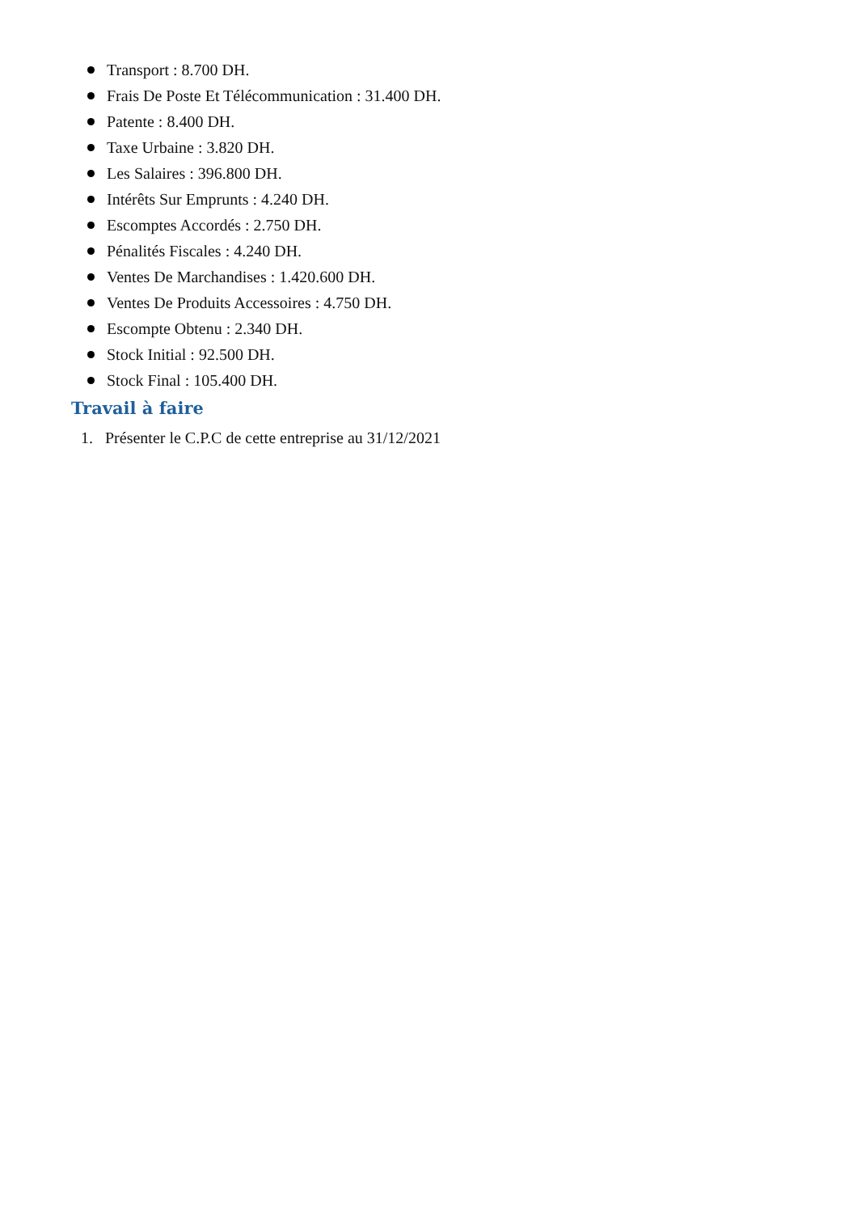Transport : 8.700 DH.
Frais De Poste Et Télécommunication : 31.400 DH.
Patente : 8.400 DH.
Taxe Urbaine : 3.820 DH.
Les Salaires : 396.800 DH.
Intérêts Sur Emprunts : 4.240 DH.
Escomptes Accordés : 2.750 DH.
Pénalités Fiscales : 4.240 DH.
Ventes De Marchandises : 1.420.600 DH.
Ventes De Produits Accessoires : 4.750 DH.
Escompte Obtenu : 2.340 DH.
Stock Initial : 92.500 DH.
Stock Final : 105.400 DH.
Travail à faire
1. Présenter le C.P.C de cette entreprise au 31/12/2021